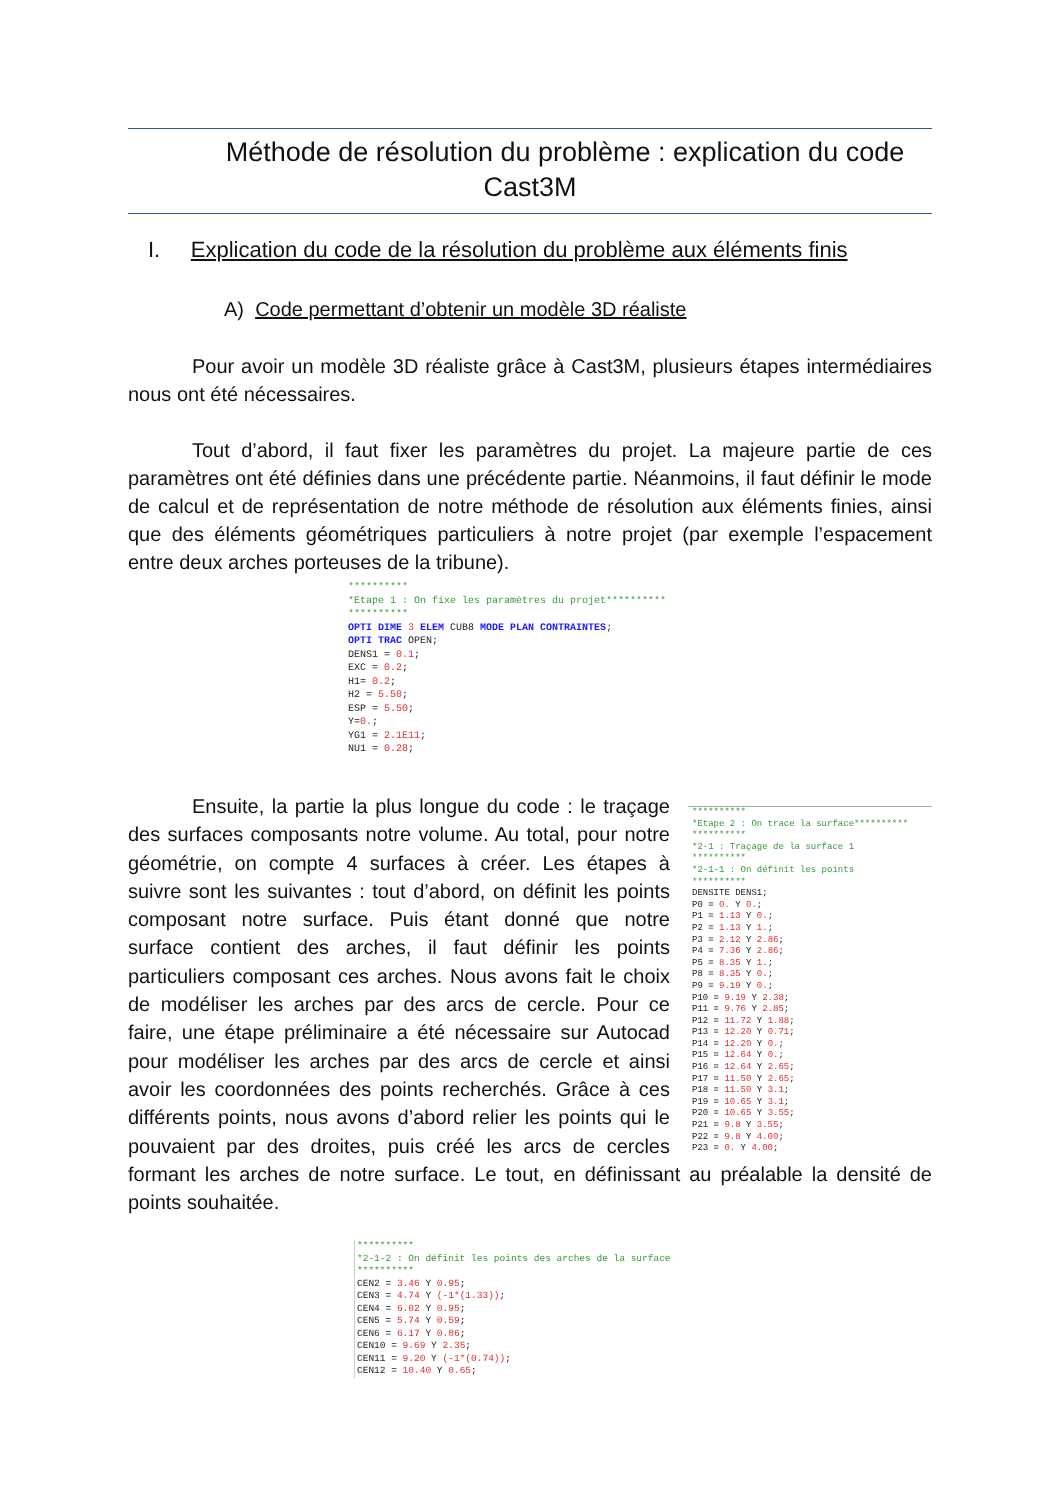Méthode de résolution du problème : explication du code
Cast3M
I. Explication du code de la résolution du problème aux éléments finis
A) Code permettant d’obtenir un modèle 3D réaliste
Pour avoir un modèle 3D réaliste grâce à Cast3M, plusieurs étapes intermédiaires nous ont été nécessaires.
Tout d’abord, il faut fixer les paramètres du projet. La majeure partie de ces paramètres ont été définies dans une précédente partie. Néanmoins, il faut définir le mode de calcul et de représentation de notre méthode de résolution aux éléments finies, ainsi que des éléments géométriques particuliers à notre projet (par exemple l’espacement entre deux arches porteuses de la tribune).
********** *Etape 1 : On fixe les paramètres du projet********** ********** OPTI DIME 3 ELEM CUB8 MODE PLAN CONTRAINTES; OPTI TRAC OPEN; DENS1 = 0.1; EXC = 0.2; H1= 0.2; H2 = 5.50; ESP = 5.50; Y=0.; YG1 = 2.1E11; NU1 = 0.28;
********** *Etape 2 : On trace la surface********** ********** *2-1 : Traçage de la surface 1 ********** *2-1-1 : On définit les points ********** DENSITE DENS1; P0 = 0. Y 0.; P1 = 1.13 Y 0.; P2 = 1.13 Y 1.; P3 = 2.12 Y 2.86; P4 = 7.36 Y 2.86; P5 = 8.35 Y 1.; P8 = 8.35 Y 0.; P9 = 9.19 Y 0.; P10 = 9.19 Y 2.38; P11 = 9.76 Y 2.85; P12 = 11.72 Y 1.88; P13 = 12.20 Y 0.71; P14 = 12.20 Y 0.; P15 = 12.64 Y 0.; P16 = 12.64 Y 2.65; P17 = 11.50 Y 2.65; P18 = 11.50 Y 3.1; P19 = 10.65 Y 3.1; P20 = 10.65 Y 3.55; P21 = 9.8 Y 3.55; P22 = 9.8 Y 4.00; P23 = 0. Y 4.00;
Ensuite, la partie la plus longue du code : le traçage des surfaces composants notre volume. Au total, pour notre géométrie, on compte 4 surfaces à créer. Les étapes à suivre sont les suivantes : tout d’abord, on définit les points composant notre surface. Puis étant donné que notre surface contient des arches, il faut définir les points particuliers composant ces arches. Nous avons fait le choix de modéliser les arches par des arcs de cercle. Pour ce faire, une étape préliminaire a été nécessaire sur Autocad pour modéliser les arches par des arcs de cercle et ainsi avoir les coordonnées des points recherchés. Grâce à ces différents points, nous avons d’abord relier les points qui le pouvaient par des droites, puis créé les arcs de cercles formant les arches de notre surface. Le tout, en définissant au préalable la densité de points souhaitée.
********** *2-1-2 : On définit les points des arches de la surface ********** CEN2 = 3.46 Y 0.95; CEN3 = 4.74 Y (-1*(1.33)); CEN4 = 6.02 Y 0.95; CEN5 = 5.74 Y 0.59; CEN6 = 6.17 Y 0.86; CEN10 = 9.69 Y 2.35; CEN11 = 9.20 Y (-1*(0.74)); CEN12 = 10.40 Y 0.65;